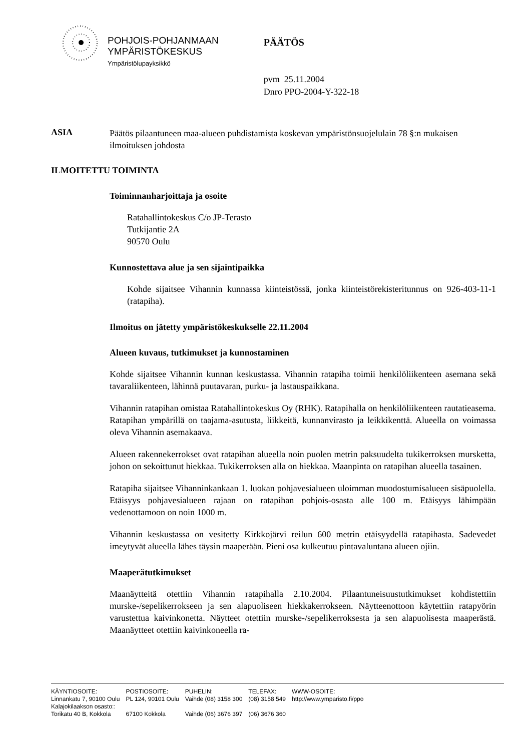POHJOIS-POHJANMAAN
YMPÄRISTÖKESKUS
Ympäristölupayksikkö
PÄÄTÖS
pvm 25.11.2004
Dnro PPO-2004-Y-322-18
ASIA
Päätös pilaantuneen maa-alueen puhdistamista koskevan ympäristönsuojelulain 78 §:n mukaisen ilmoituksen johdosta
ILMOITETTU TOIMINTA
Toiminnanharjoittaja ja osoite
Ratahallintokeskus C/o JP-Terasto
Tutkijantie 2A
90570 Oulu
Kunnostettava alue ja sen sijaintipaikka
Kohde sijaitsee Vihannin kunnassa kiinteistössä, jonka kiinteistörekisteritunnus on 926-403-11-1 (ratapiha).
Ilmoitus on jätetty ympäristökeskukselle 22.11.2004
Alueen kuvaus, tutkimukset ja kunnostaminen
Kohde sijaitsee Vihannin kunnan keskustassa. Vihannin ratapiha toimii henkilöliikenteen asemana sekä tavaraliikenteen, lähinnä puutavaran, purku- ja lastauspaikkana.
Vihannin ratapihan omistaa Ratahallintokeskus Oy (RHK). Ratapihalla on henkilöliikenteen rautatieasema. Ratapihan ympärillä on taajama-asutusta, liikkeitä, kunnanvirasto ja leikkikenttä. Alueella on voimassa oleva Vihannin asemakaava.
Alueen rakennekerrokset ovat ratapihan alueella noin puolen metrin paksuudelta tukikerroksen mursketta, johon on sekoittunut hiekkaa. Tukikerroksen alla on hiekkaa. Maanpinta on ratapihan alueella tasainen.
Ratapiha sijaitsee Vihanninkankaan 1. luokan pohjavesialueen uloimman muodostumisalueen sisäpuolella. Etäisyys pohjavesialueen rajaan on ratapihan pohjois-osasta alle 100 m. Etäisyys lähimpään vedenottamoon on noin 1000 m.
Vihannin keskustassa on vesitetty Kirkkojärvi reilun 600 metrin etäisyydellä ratapihasta. Sadevedet imeytyvät alueella lähes täysin maaperään. Pieni osa kulkeutuu pintavaluntana alueen ojiin.
Maaperätutkimukset
Maanäytteitä otettiin Vihannin ratapihalla 2.10.2004. Pilaantuneisuustutkimukset kohdistettiin murske-/sepelikerrokseen ja sen alapuoliseen hiekkakerrokseen. Näytteenottoon käytettiin ratapyörin varustettua kaivinkonetta. Näytteet otettiin murske-/sepelikerroksesta ja sen alapuolisesta maaperästä. Maanäytteet otettiin kaivinkoneella ra-
| KÄYNTIOSOITE: | POSTIOSOITE: | PUHELIN: | TELEFAX: | WWW-OSOITE: |
| --- | --- | --- | --- | --- |
| Linnankatu 7, 90100 Oulu | PL 124, 90101 Oulu | Vaihde (08) 3158 300 | (08) 3158 549 | http://www.ymparisto.fi/ppo |
| Kalajokilaakson osasto:: | | | | |
| Torikatu 40 B, Kokkola | 67100 Kokkola | Vaihde (06) 3676 397 | (06) 3676 360 | |